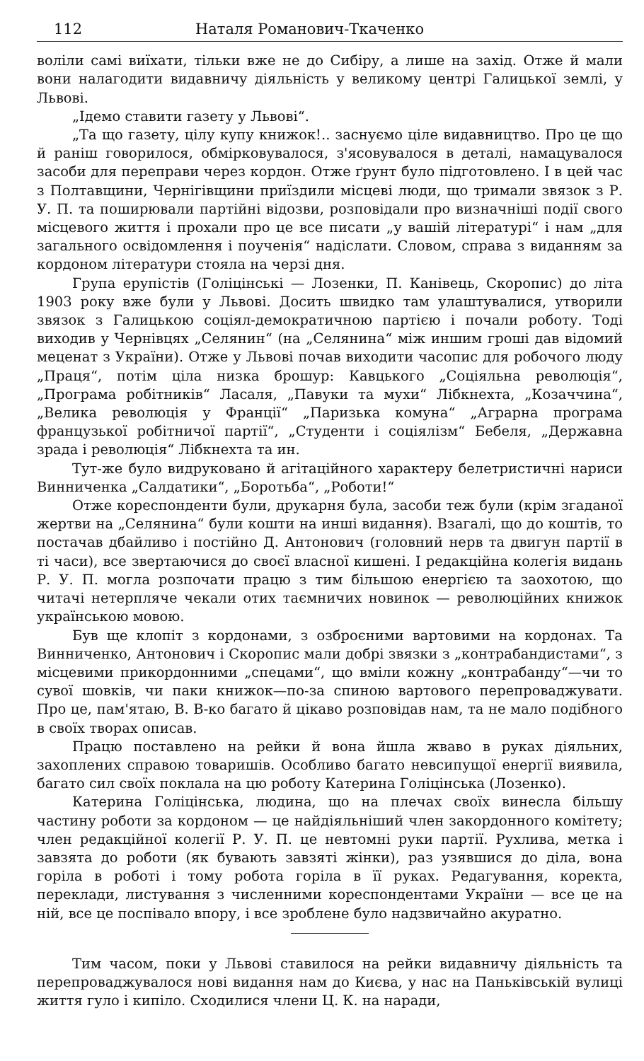112 Наталя Романович-Ткаченко
воліли самі виїхати, тільки вже не до Сибіру, а лише на захід. Отже й мали вони налагодити видавничу діяльність у великому центрі Галицької землі, у Львові.
„Ідемо ставити газету у Львові“.
„Та що газету, цілу купу книжок!.. заснуємо ціле видавництво. Про це що й раніш говорилося, обмірковувалося, з'ясовувалося в деталі, намацувалося засоби для переправи через кордон. Отже ґрунт було підготовлено. І в цей час з Полтавщини, Чернігівщини приїздили місцеві люди, що тримали звязок з Р. У. П. та поширювали партійні відозви, розповідали про визначніші події свого місцевого життя і прохали про це все писати „у вашій літературі“ і нам „для загального освідомлення і поученія“ надіслати. Словом, справа з виданням за кордоном літератури стояла на черзі дня.
Група ерупістів (Голіцінські — Лозенки, П. Канівець, Скоропис) до літа 1903 року вже були у Львові. Досить швидко там улаштувалися, утворили звязок з Галицькою соціял-демократичною партією і почали роботу. Тоді виходив у Чернівцях „Селянин“ (на „Селянина“ між иншим гроші дав відомий меценат з України). Отже у Львові почав виходити часопис для робочого люду „Праця“, потім ціла низка брошур: Кавцького „Соціяльна революція“, „Програма робітників“ Ласаля, „Павуки та мухи“ Лібкнехта, „Козаччина“, „Велика революція у Франції“ „Паризька комуна“ „Аграрна програма французької робітничої партії“, „Студенти і соціялізм“ Бебеля, „Державна зрада і революція“ Лібкнехта та ин.
Тут-же було видруковано й агітаційного характеру белетристичні нариси Винниченка „Салдатики“, „Боротьба“, „Роботи!“
Отже кореспонденти були, друкарня була, засоби теж були (крім згаданої жертви на „Селянина“ були кошти на инші видання). Взагалі, що до коштів, то постачав дбайливо і постійно Д. Антонович (головний нерв та двигун партії в ті часи), все звертаючися до своєї власної кишені. І редакційна колегія видань Р. У. П. могла розпочати працю з тим більшою енергією та заохотою, що читачі нетерпляче чекали отих таємничих новинок — революційних книжок українською мовою.
Був ще клопіт з кордонами, з озброєними вартовими на кордонах. Та Винниченко, Антонович і Скоропис мали добрі звязки з „контрабандистами“, з місцевими прикордонними „спецами“, що вміли кожну „контрабанду“—чи то сувої шовків, чи паки книжок—по-за спиною вартового перепроваджувати. Про це, пам'ятаю, В. В-ко багато й цікаво розповідав нам, та не мало подібного в своїх творах описав.
Працю поставлено на рейки й вона йшла жваво в руках діяльних, захоплених справою товаришів. Особливо багато невсипущої енергії виявила, багато сил своїх поклала на цю роботу Катерина Голіцінська (Лозенко).
Катерина Голіцінська, людина, що на плечах своїх винесла більшу частину роботи за кордоном — це найдіяльніший член закордонного комітету; член редакційної колегії Р. У. П. це невтомні руки партії. Рухлива, метка і завзята до роботи (як бувають завзяті жінки), раз узявшися до діла, вона горіла в роботі і тому робота горіла в її руках. Редагування, коректа, переклади, листування з численними кореспондентами України — все це на ній, все це поспівало впору, і все зроблене було надзвичайно акуратно.
Тим часом, поки у Львові ставилося на рейки видавничу діяльність та перепроваджувалося нові видання нам до Києва, у нас на Паньківській вулиці життя гуло і кипіло. Сходилися члени Ц. К. на наради,